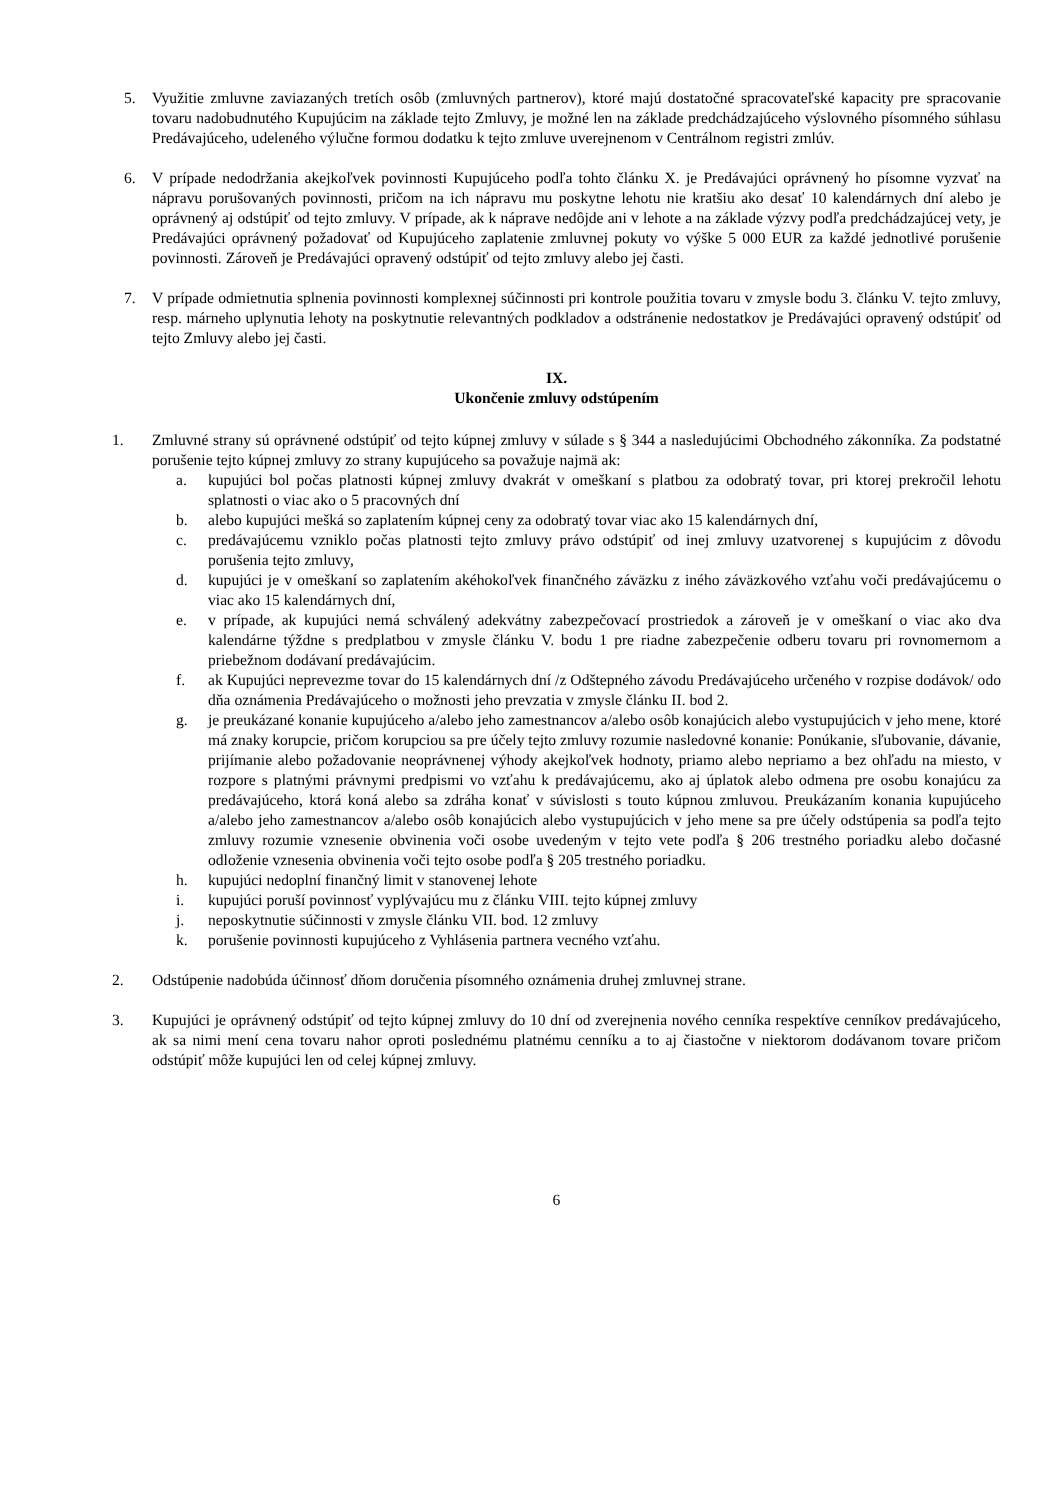5. Využitie zmluvne zaviazaných tretích osôb (zmluvných partnerov), ktoré majú dostatočné spracovateľské kapacity pre spracovanie tovaru nadobudnutého Kupujúcim na základe tejto Zmluvy, je možné len na základe predchádzajúceho výslovného písomného súhlasu Predávajúceho, udeleného výlučne formou dodatku k tejto zmluve uverejnenom v Centrálnom registri zmlúv.
6. V prípade nedodržania akejkoľvek povinnosti Kupujúceho podľa tohto článku X. je Predávajúci oprávnený ho písomne vyzvať na nápravu porušovaných povinnosti, pričom na ich nápravu mu poskytne lehotu nie kratšiu ako desať 10 kalendárnych dní alebo je oprávnený aj odstúpiť od tejto zmluvy. V prípade, ak k náprave nedôjde ani v lehote a na základe výzvy podľa predchádzajúcej vety, je Predávajúci oprávnený požadovať od Kupujúceho zaplatenie zmluvnej pokuty vo výške 5 000 EUR za každé jednotlivé porušenie povinnosti. Zároveň je Predávajúci opravený odstúpiť od tejto zmluvy alebo jej časti.
7. V prípade odmietnutia splnenia povinnosti komplexnej súčinnosti pri kontrole použitia tovaru v zmysle bodu 3. článku V. tejto zmluvy, resp. márneho uplynutia lehoty na poskytnutie relevantných podkladov a odstránenie nedostatkov je Predávajúci opravený odstúpiť od tejto Zmluvy alebo jej časti.
IX.
Ukončenie zmluvy odstúpením
1. Zmluvné strany sú oprávnené odstúpiť od tejto kúpnej zmluvy v súlade s § 344 a nasledujúcimi Obchodného zákonníka. Za podstatné porušenie tejto kúpnej zmluvy zo strany kupujúceho sa považuje najmä ak:
a. kupujúci bol počas platnosti kúpnej zmluvy dvakrát v omeškaní s platbou za odobratý tovar, pri ktorej prekročil lehotu splatnosti o viac ako o 5 pracovných dní
b. alebo kupujúci mešká so zaplatením kúpnej ceny za odobratý tovar viac ako 15 kalendárnych dní,
c. predávajúcemu vzniklo počas platnosti tejto zmluvy právo odstúpiť od inej zmluvy uzatvorenej s kupujúcim z dôvodu porušenia tejto zmluvy,
d. kupujúci je v omeškaní so zaplatením akéhokoľvek finančného záväzku z iného záväzkového vzťahu voči predávajúcemu o viac ako 15 kalendárnych dní,
e. v prípade, ak kupujúci nemá schválený adekvátny zabezpečovací prostriedok a zároveň je v omeškaní o viac ako dva kalendárne týždne s predplatbou v zmysle článku V. bodu 1 pre riadne zabezpečenie odberu tovaru pri rovnomernom a priebežnom dodávaní predávajúcim.
f. ak Kupujúci neprevezme tovar do 15 kalendárnych dní /z Odštepného závodu Predávajúceho určeného v rozpise dodávok/ odo dňa oznámenia Predávajúceho o možnosti jeho prevzatia v zmysle článku II. bod 2.
g. je preukázané konanie kupujúceho a/alebo jeho zamestnancov a/alebo osôb konajúcich alebo vystupujúcich v jeho mene, ktoré má znaky korupcie, pričom korupciou sa pre účely tejto zmluvy rozumie nasledovné konanie: Ponúkanie, sľubovanie, dávanie, prijímanie alebo požadovanie neoprávnenej výhody akejkoľvek hodnoty, priamo alebo nepriamo a bez ohľadu na miesto, v rozpore s platnými právnymi predpismi vo vzťahu k predávajúcemu, ako aj úplatok alebo odmena pre osobu konajúcu za predávajúceho, ktorá koná alebo sa zdráha konať v súvislosti s touto kúpnou zmluvou. Preukázaním konania kupujúceho a/alebo jeho zamestnancov a/alebo osôb konajúcich alebo vystupujúcich v jeho mene sa pre účely odstúpenia sa podľa tejto zmluvy rozumie vznesenie obvinenia voči osobe uvedeným v tejto vete podľa § 206 trestného poriadku alebo dočasné odloženie vznesenia obvinenia voči tejto osobe podľa § 205 trestného poriadku.
h. kupujúci nedoplní finančný limit v stanovenej lehote
i. kupujúci poruší povinnosť vyplývajúcu mu z článku VIII. tejto kúpnej zmluvy
j. neposkytnutie súčinnosti v zmysle článku VII. bod. 12 zmluvy
k. porušenie povinnosti kupujúceho z Vyhlásenia partnera vecného vzťahu.
2. Odstúpenie nadobúda účinnosť dňom doručenia písomného oznámenia druhej zmluvnej strane.
3. Kupujúci je oprávnený odstúpiť od tejto kúpnej zmluvy do 10 dní od zverejnenia nového cenníka respektíve cenníkov predávajúceho, ak sa nimi mení cena tovaru nahor oproti poslednému platnému cenníku a to aj čiastočne v niektorom dodávanom tovare pričom odstúpiť môže kupujúci len od celej kúpnej zmluvy.
6